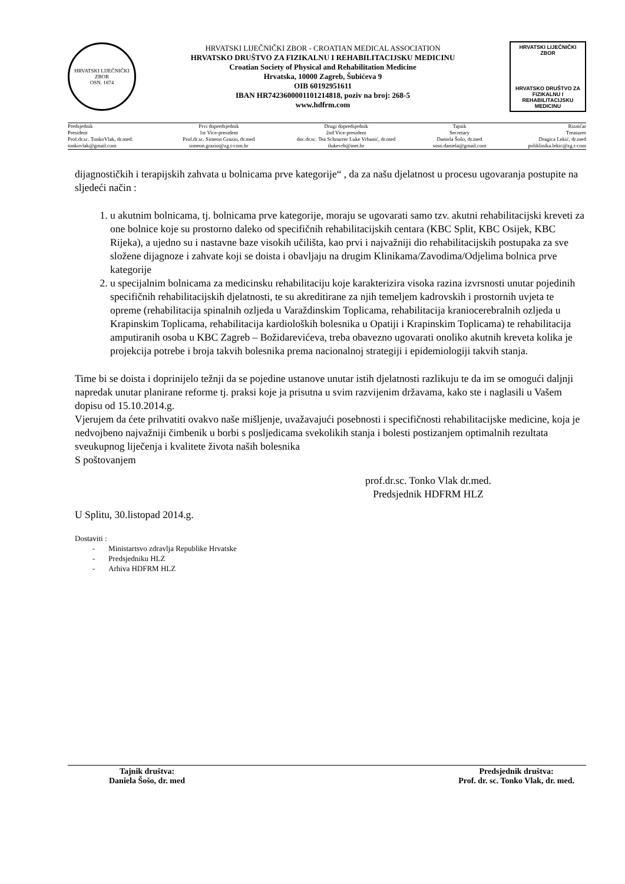HRVATSKI LIJEČNIČKI ZBOR
OSN. 1874
HRVATSKI LIJEČNIČKI ZBOR - CROATIAN MEDICAL ASSOCIATION
HRVATSKO DRUŠTVO ZA FIZIKALNU I REHABILITACIJSKU MEDICINU
Croatian Society of Physical and Rehabilitation Medicine
Hrvatska, 10000 Zagreb, Šubićeva 9
OIB 60192951611
IBAN HR7423600001101214818, poziv na broj: 268-5
www.hdfrm.com
HRVATSKI LIJEČNIČKI ZBOR
HRVATSKO DRUŠTVO ZA FIZIKALNU I REHABILITACIJSKU MEDICINU
| Predsjednik President Prof.dr.sc. TonkoVlak, dr.med. tonkovlak@gmail.com | Prvi dopredsjednik 1st Vice-president Prof.dr.sc. Simeon Grazio, dr.med simeon.grazio@zg.t-com.hr | Drugi dopredsjednik 2nd Vice-president doc.dr.sc. Tea Schnurrer Luke Vrbanić, dr.med tlukevrb@inet.hr | Tajnik Secretary Daniela Šošo, dr.med soso.daniela@gmail.com | Rizničar Treasurer Dragica Lekić, dr.med poliklinika.lekic@zg.t-com |
dijagnostičkih i terapijskih zahvata u bolnicama prve kategorije“ , da za našu djelatnost u procesu ugovaranja postupite na sljedeći način :
1. u akutnim bolnicama, tj. bolnicama prve kategorije, moraju se ugovarati samo tzv. akutni rehabilitacijski kreveti za one bolnice koje su prostorno daleko od specifičnih rehabilitacijskih centara (KBC Split, KBC Osijek, KBC Rijeka), a ujedno su i nastavne baze visokih učilišta, kao prvi i najvažniji dio rehabilitacijskih postupaka za sve složene dijagnoze i zahvate koji se doista i obavljaju na drugim Klinikama/Zavodima/Odjelima bolnica prve kategorije
2. u specijalnim bolnicama za medicinsku rehabilitaciju koje karakterizira visoka razina izvrsnosti unutar pojedinih specifičnih rehabilitacijskih djelatnosti, te su akreditirane za njih temeljem kadrovskih i prostornih uvjeta te opreme (rehabilitacija spinalnih ozljeda u Varaždinskim Toplicama, rehabilitacija kraniocerebralnih ozljeda u Krapinskim Toplicama, rehabilitacija kardioloških bolesnika u Opatiji i Krapinskim Toplicama) te rehabilitacija amputiranih osoba u KBC Zagreb – Božidarevićeva, treba obavezno ugovarati onoliko akutnih kreveta kolika je projekcija potrebe i broja takvih bolesnika prema nacionalnoj strategiji i epidemiologiji takvih stanja.
Time bi se doista i doprinijelo težnji da se pojedine ustanove unutar istih djelatnosti razlikuju te da im se omogući daljnji napredak unutar planirane reforme tj. praksi koje ja prisutna u svim razvijenim državama, kako ste i naglasili u Vašem dopisu od 15.10.2014.g.
Vjerujem da ćete prihvatiti ovakvo naše mišljenje, uvažavajući posebnosti i specifičnosti rehabilitacijske medicine, koja je nedvojbeno najvažniji čimbenik u borbi s posljedicama svekolikih stanja i bolesti postizanjem optimalnih rezultata sveukupnog liječenja i kvalitete života naših bolesnika
S poštovanjem
prof.dr.sc. Tonko Vlak dr.med.
Predsjednik HDFRM HLZ
U Splitu, 30.listopad 2014.g.
Dostaviti :
- Ministartsvo zdravlja Republike Hrvatske
- Predsjedniku HLZ
- Arhiva HDFRM HLZ
Tajnik društva:
Daniela Šošo, dr. med
Predsjednik društva:
Prof. dr. sc. Tonko Vlak, dr. med.